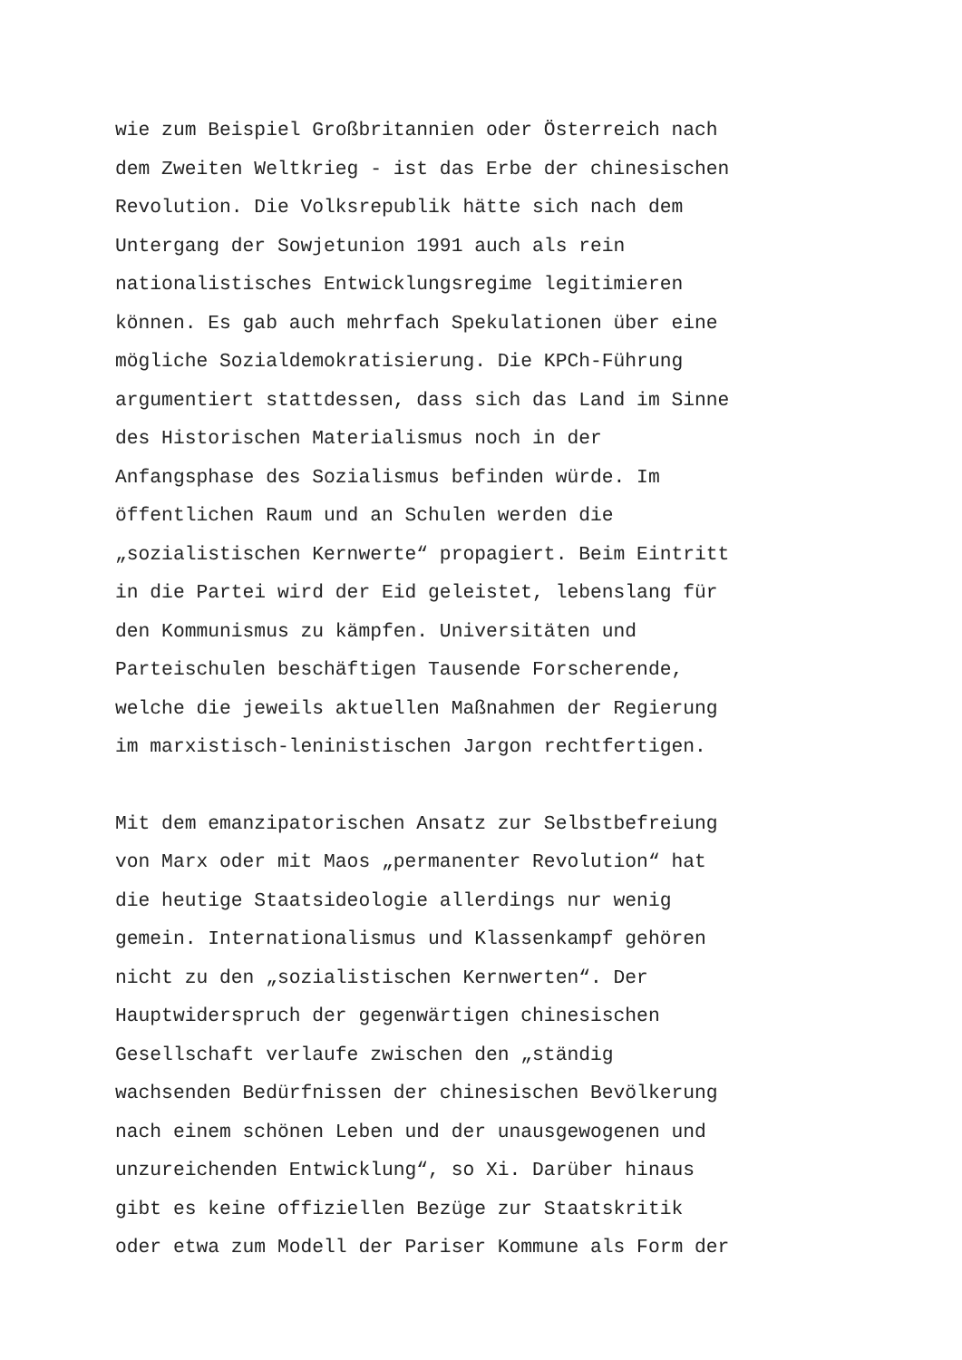wie zum Beispiel Großbritannien oder Österreich nach dem Zweiten Weltkrieg - ist das Erbe der chinesischen Revolution. Die Volksrepublik hätte sich nach dem Untergang der Sowjetunion 1991 auch als rein nationalistisches Entwicklungsregime legitimieren können. Es gab auch mehrfach Spekulationen über eine mögliche Sozialdemokratisierung. Die KPCh-Führung argumentiert stattdessen, dass sich das Land im Sinne des Historischen Materialismus noch in der Anfangsphase des Sozialismus befinden würde. Im öffentlichen Raum und an Schulen werden die „sozialistischen Kernwerte“ propagiert. Beim Eintritt in die Partei wird der Eid geleistet, lebenslang für den Kommunismus zu kämpfen. Universitäten und Parteischulen beschäftigen Tausende Forscherende, welche die jeweils aktuellen Maßnahmen der Regierung im marxistisch-leninistischen Jargon rechtfertigen.
Mit dem emanzipatorischen Ansatz zur Selbstbefreiung von Marx oder mit Maos „permanenter Revolution“ hat die heutige Staatsideologie allerdings nur wenig gemein. Internationalismus und Klassenkampf gehören nicht zu den „sozialistischen Kernwerten“. Der Hauptwiderspruch der gegenwärtigen chinesischen Gesellschaft verlaufe zwischen den „ständig wachsenden Bedürfnissen der chinesischen Bevölkerung nach einem schönen Leben und der unausgewogenen und unzureichenden Entwicklung“, so Xi. Darüber hinaus gibt es keine offiziellen Bezüge zur Staatskritik oder etwa zum Modell der Pariser Kommune als Form der